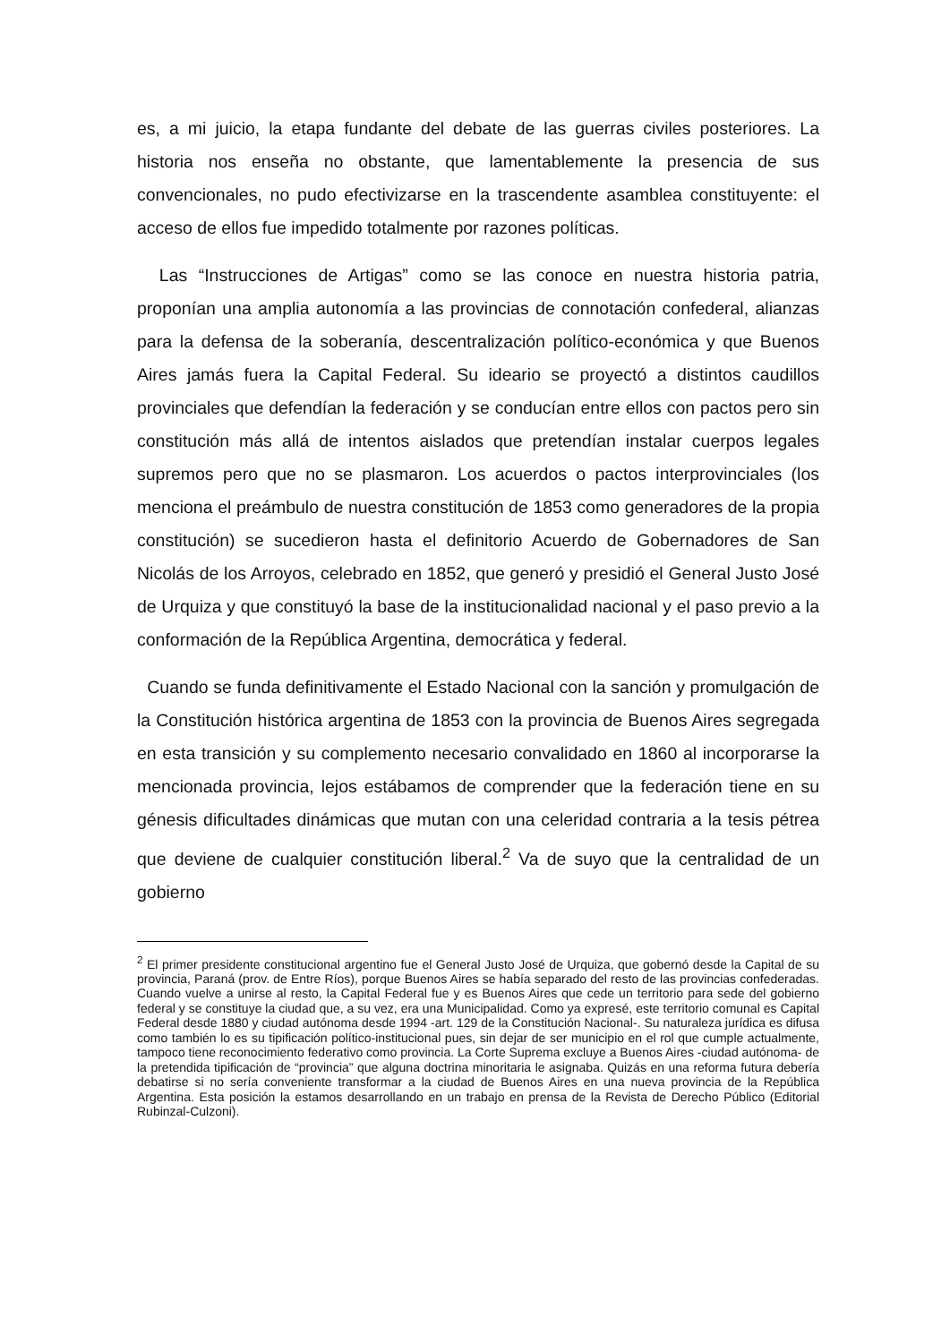es, a mi juicio, la etapa fundante del debate de las guerras civiles posteriores. La historia nos enseña no obstante, que lamentablemente la presencia de sus convencionales, no pudo efectivizarse en la trascendente asamblea constituyente: el acceso de ellos fue impedido totalmente por razones políticas.
Las “Instrucciones de Artigas” como se las conoce en nuestra historia patria, proponían una amplia autonomía a las provincias de connotación confederal, alianzas para la defensa de la soberanía, descentralización político-económica y que Buenos Aires jamás fuera la Capital Federal. Su ideario se proyectó a distintos caudillos provinciales que defendían la federación y se conducían entre ellos con pactos pero sin constitución más allá de intentos aislados que pretendían instalar cuerpos legales supremos pero que no se plasmaron. Los acuerdos o pactos interprovinciales (los menciona el preámbulo de nuestra constitución de 1853 como generadores de la propia constitución) se sucedieron hasta el definitorio Acuerdo de Gobernadores de San Nicolás de los Arroyos, celebrado en 1852, que generó y presidió el General Justo José de Urquiza y que constituyó la base de la institucionalidad nacional y el paso previo a la conformación de la República Argentina, democrática y federal.
Cuando se funda definitivamente el Estado Nacional con la sanción y promulgación de la Constitución histórica argentina de 1853 con la provincia de Buenos Aires segregada en esta transición y su complemento necesario convalidado en 1860 al incorporarse la mencionada provincia, lejos estábamos de comprender que la federación tiene en su génesis dificultades dinámicas que mutan con una celeridad contraria a la tesis pétrea que deviene de cualquier constitución liberal.<sup>2</sup> Va de suyo que la centralidad de un gobierno
<sup>2</sup> El primer presidente constitucional argentino fue el General Justo José de Urquiza, que gobernó desde la Capital de su provincia, Paraná (prov. de Entre Ríos), porque Buenos Aires se había separado del resto de las provincias confederadas. Cuando vuelve a unirse al resto, la Capital Federal fue y es Buenos Aires que cede un territorio para sede del gobierno federal y se constituye la ciudad que, a su vez, era una Municipalidad. Como ya expresé, este territorio comunal es Capital Federal desde 1880 y ciudad autónoma desde 1994 -art. 129 de la Constitución Nacional-. Su naturaleza jurídica es difusa como también lo es su tipificación político-institucional pues, sin dejar de ser municipio en el rol que cumple actualmente, tampoco tiene reconocimiento federativo como provincia. La Corte Suprema excluye a Buenos Aires -ciudad autónoma- de la pretendida tipificación de “provincia” que alguna doctrina minoritaria le asignaba. Quizás en una reforma futura debería debatirse si no sería conveniente transformar a la ciudad de Buenos Aires en una nueva provincia de la República Argentina. Esta posición la estamos desarrollando en un trabajo en prensa de la Revista de Derecho Público (Editorial Rubinzal-Culzoni).